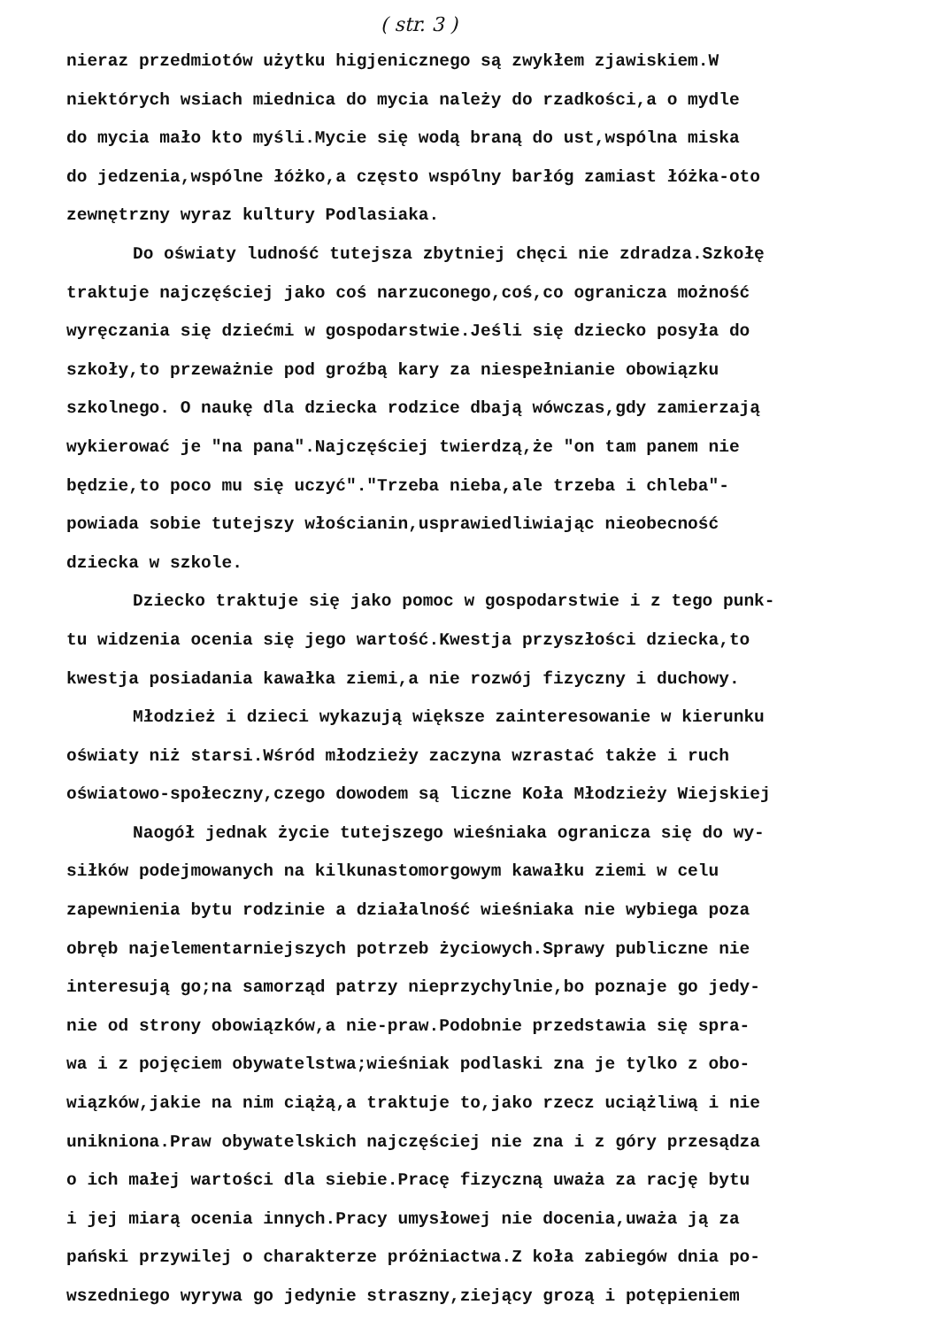( str. 3 )
nieraz przedmiotów użytku higjenicznego są zwykłem zjawiskiem.W
niektórych wsiach miednica do mycia należy do rzadkości,a o mydle
do mycia mało kto myśli.Mycie się wodą braną do ust,wspólna miska
do jedzenia,wspólne łóżko,a często wspólny barłóg zamiast łóżka-oto
zewnętrzny wyraz kultury Podlasiaka.
Do oświaty ludność tutejsza zbytniej chęci nie zdradza.Szkołę
traktuje najczęściej jako coś narzuconego,coś,co ogranicza możność
wyręczania się dziećmi w gospodarstwie.Jeśli się dziecko posyła do
szkoły,to przeważnie pod groźbą kary za niespełnianie obowiązku
szkolnego. O naukę dla dziecka rodzice dbają wówczas,gdy zamierzają
wykierować je "na pana".Najczęściej twierdzą,że "on tam panem nie
będzie,to poco mu się uczyć"."Trzeba nieba,ale trzeba i chleba"-
powiada sobie tutejszy włościanin,usprawiedliwiając nieobecność
dziecka w szkole.
Dziecko traktuje się jako pomoc w gospodarstwie i z tego punk-
tu widzenia ocenia się jego wartość.Kwestja przyszłości dziecka,to
kwestja posiadania kawałka ziemi,a nie rozwój fizyczny i duchowy.
Młodzież i dzieci wykazują większe zainteresowanie w kierunku
oświaty niż starsi.Wśród młodzieży zaczyna wzrastać także i ruch
oświatowo-społeczny,czego dowodem są liczne Koła Młodzieży Wiejskiej
Naogół jednak życie tutejszego wieśniaka ogranicza się do wy-
siłków podejmowanych na kilkunastomorgowym kawałku ziemi w celu
zapewnienia bytu rodzinie a działalność wieśniaka nie wybiega poza
obręb najelementarniejszych potrzeb życiowych.Sprawy publiczne nie
interesują go;na samorząd patrzy nieprzychylnie,bo poznaje go jedy-
nie od strony obowiązków,a nie-praw.Podobnie przedstawia się spra-
wa i z pojęciem obywatelstwa;wieśniak podlaski zna je tylko z obo-
wiązków,jakie na nim ciążą,a traktuje to,jako rzecz uciążliwą i nie
unikniona.Praw obywatelskich najczęściej nie zna i z góry przesądza
o ich małej wartości dla siebie.Pracę fizyczną uważa za rację bytu
i jej miarą ocenia innych.Pracy umysłowej nie docenia,uważa ją za
pański przywilej o charakterze próżniactwa.Z koła zabiegów dnia po-
wszedniego wyrywa go jedynie straszny,ziejący grozą i potępieniem